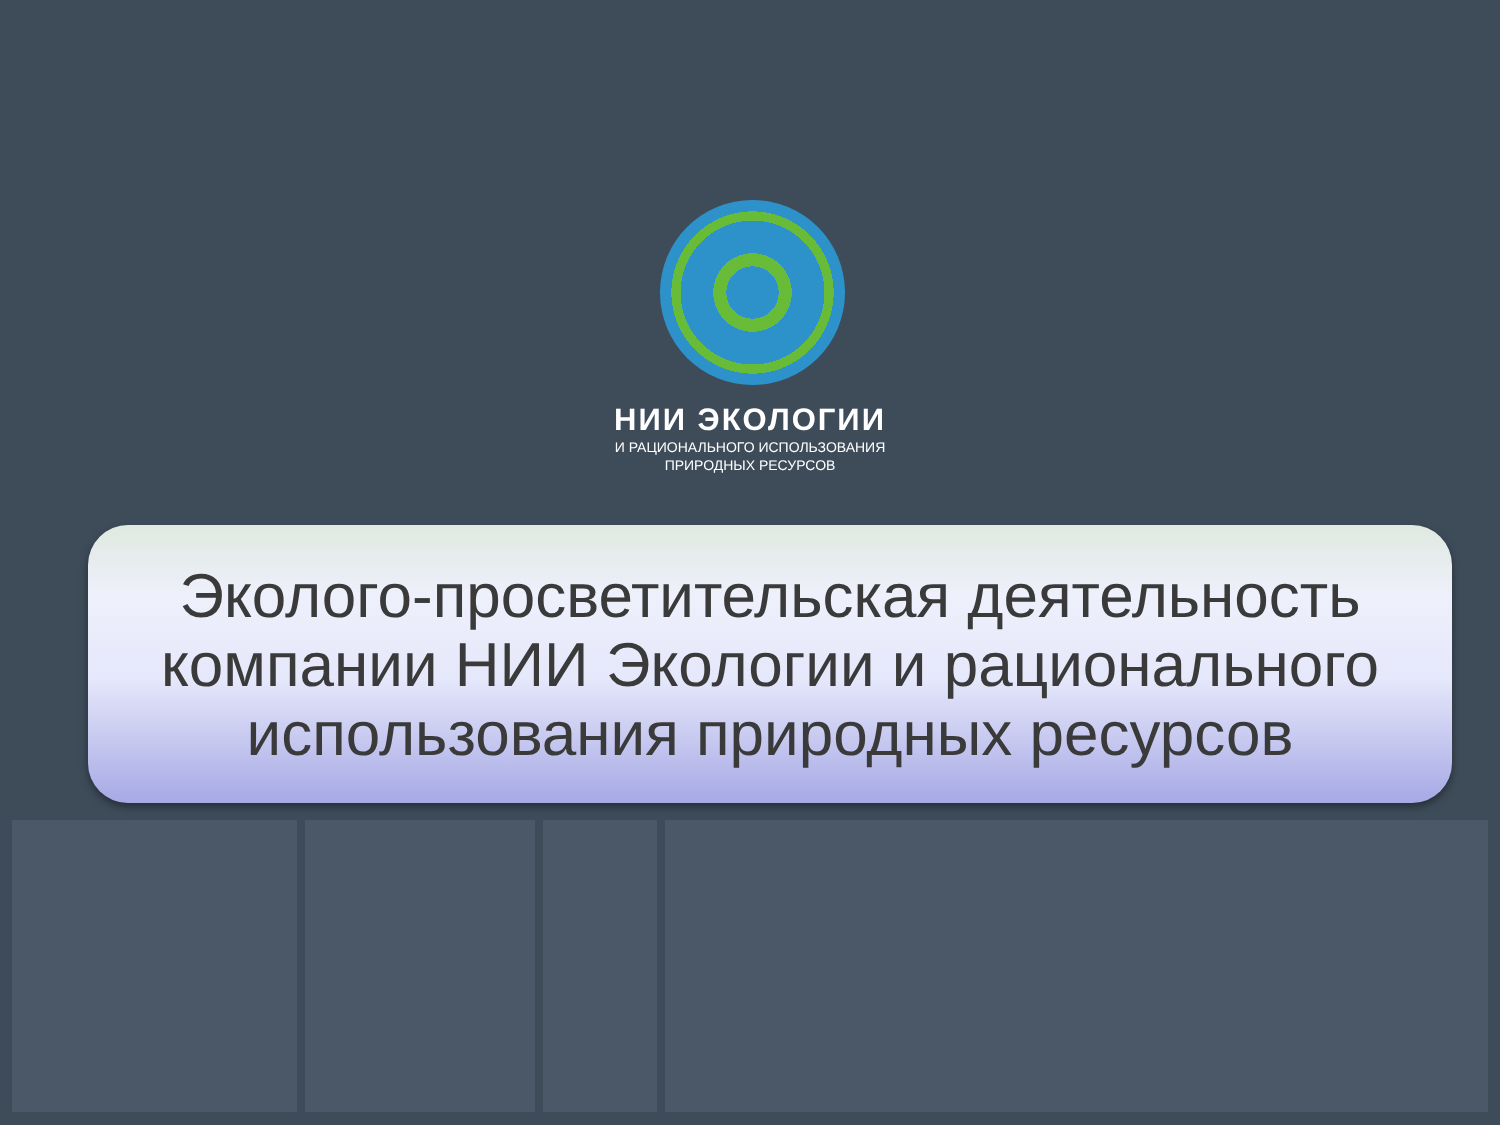НИИ ЭКОЛОГИИ
И РАЦИОНАЛЬНОГО ИСПОЛЬЗОВАНИЯ
ПРИРОДНЫХ РЕСУРСОВ
Эколого-просветительская деятельность
компании НИИ Экологии и рационального
использования природных ресурсов